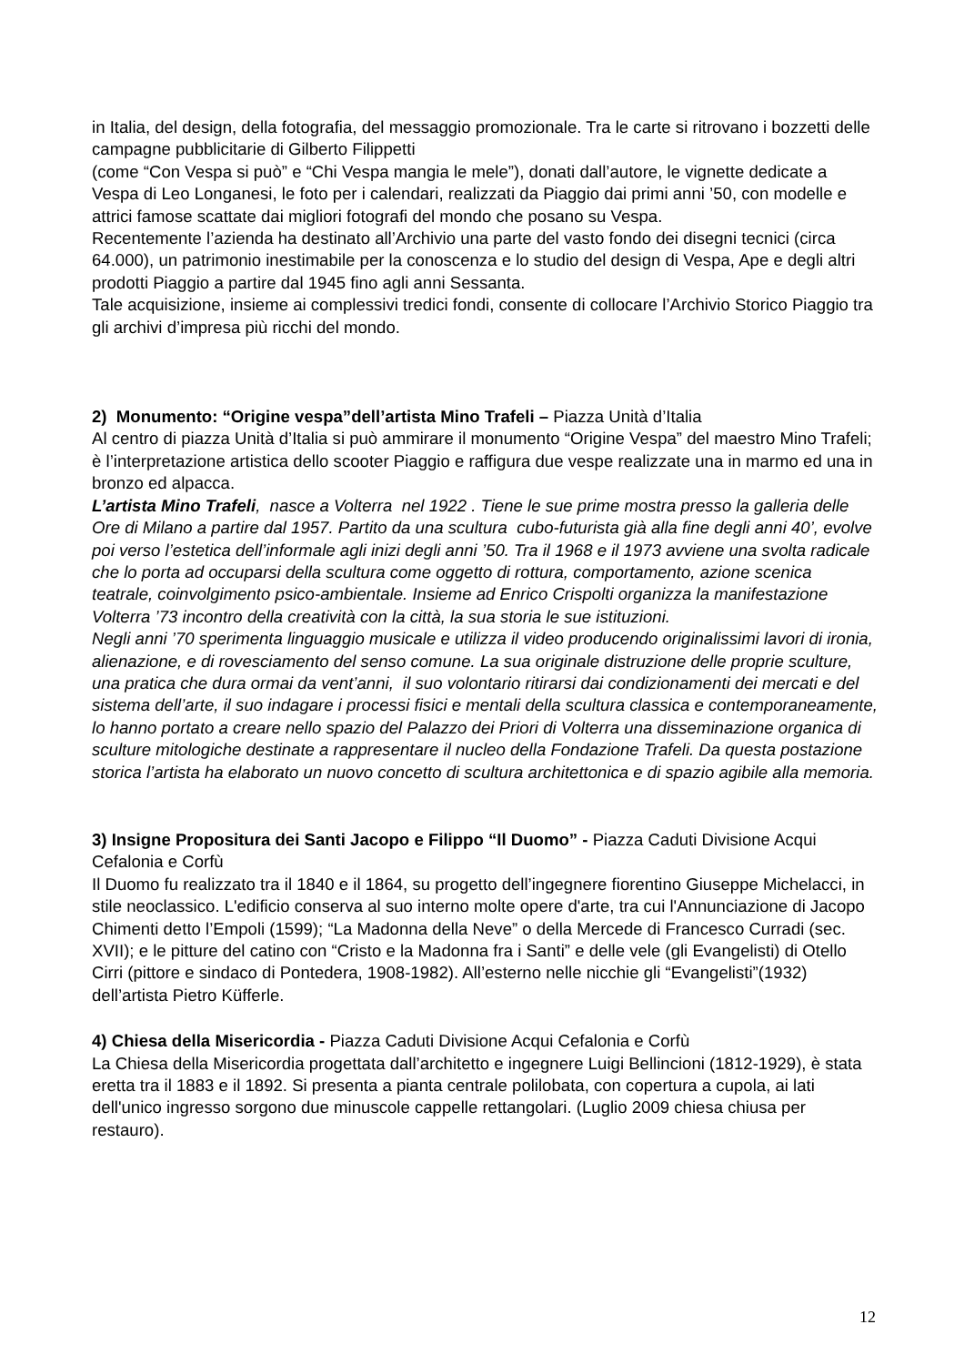in Italia, del design, della fotografia, del messaggio promozionale. Tra le carte si ritrovano i bozzetti delle campagne pubblicitarie di Gilberto Filippetti
(come “Con Vespa si può” e “Chi Vespa mangia le mele”), donati dall’autore, le vignette dedicate a Vespa di Leo Longanesi, le foto per i calendari, realizzati da Piaggio dai primi anni ’50, con modelle e attrici famose scattate dai migliori fotografi del mondo che posano su Vespa.
Recentemente l’azienda ha destinato all’Archivio una parte del vasto fondo dei disegni tecnici (circa 64.000), un patrimonio inestimabile per la conoscenza e lo studio del design di Vespa, Ape e degli altri prodotti Piaggio a partire dal 1945 fino agli anni Sessanta.
Tale acquisizione, insieme ai complessivi tredici fondi, consente di collocare l’Archivio Storico Piaggio tra gli archivi d’impresa più ricchi del mondo.
2) Monumento: “Origine vespa”dell’artista Mino Trafeli – Piazza Unità d’Italia
Al centro di piazza Unità d’Italia si può ammirare il monumento “Origine Vespa” del maestro Mino Trafeli; è l’interpretazione artistica dello scooter Piaggio e raffigura due vespe realizzate una in marmo ed una in bronzo ed alpacca.
L’artista Mino Trafeli, nasce a Volterra nel 1922 . Tiene le sue prime mostra presso la galleria delle Ore di Milano a partire dal 1957. Partito da una scultura cubo-futurista già alla fine degli anni 40’, evolve poi verso l’estetica dell’informale agli inizi degli anni ’50. Tra il 1968 e il 1973 avviene una svolta radicale che lo porta ad occuparsi della scultura come oggetto di rottura, comportamento, azione scenica teatrale, coinvolgimento psico-ambientale. Insieme ad Enrico Crispolti organizza la manifestazione Volterra ’73 incontro della creatività con la città, la sua storia le sue istituzioni.
Negli anni ’70 sperimenta linguaggio musicale e utilizza il video producendo originalissimi lavori di ironia, alienazione, e di rovesciamento del senso comune. La sua originale distruzione delle proprie sculture, una pratica che dura ormai da vent’anni, il suo volontario ritirarsi dai condizionamenti dei mercati e del sistema dell’arte, il suo indagare i processi fisici e mentali della scultura classica e contemporaneamente, lo hanno portato a creare nello spazio del Palazzo dei Priori di Volterra una disseminazione organica di sculture mitologiche destinate a rappresentare il nucleo della Fondazione Trafeli. Da questa postazione storica l’artista ha elaborato un nuovo concetto di scultura architettonica e di spazio agibile alla memoria.
3) Insigne Propositura dei Santi Jacopo e Filippo “Il Duomo” - Piazza Caduti Divisione Acqui Cefalonia e Corfù
Il Duomo fu realizzato tra il 1840 e il 1864, su progetto dell’ingegnere fiorentino Giuseppe Michelacci, in stile neoclassico. L'edificio conserva al suo interno molte opere d'arte, tra cui l'Annunciazione di Jacopo Chimenti detto l’Empoli (1599); “La Madonna della Neve” o della Mercede di Francesco Curradi (sec. XVII); e le pitture del catino con “Cristo e la Madonna fra i Santi” e delle vele (gli Evangelisti) di Otello Cirri (pittore e sindaco di Pontedera, 1908-1982). All’esterno nelle nicchie gli “Evangelisti”(1932) dell’artista Pietro Küfferle.
4) Chiesa della Misericordia - Piazza Caduti Divisione Acqui Cefalonia e Corfù
La Chiesa della Misericordia progettata dall’architetto e ingegnere Luigi Bellincioni (1812-1929), è stata eretta tra il 1883 e il 1892. Si presenta a pianta centrale polilobata, con copertura a cupola, ai lati dell'unico ingresso sorgono due minuscole cappelle rettangolari. (Luglio 2009 chiesa chiusa per restauro).
12